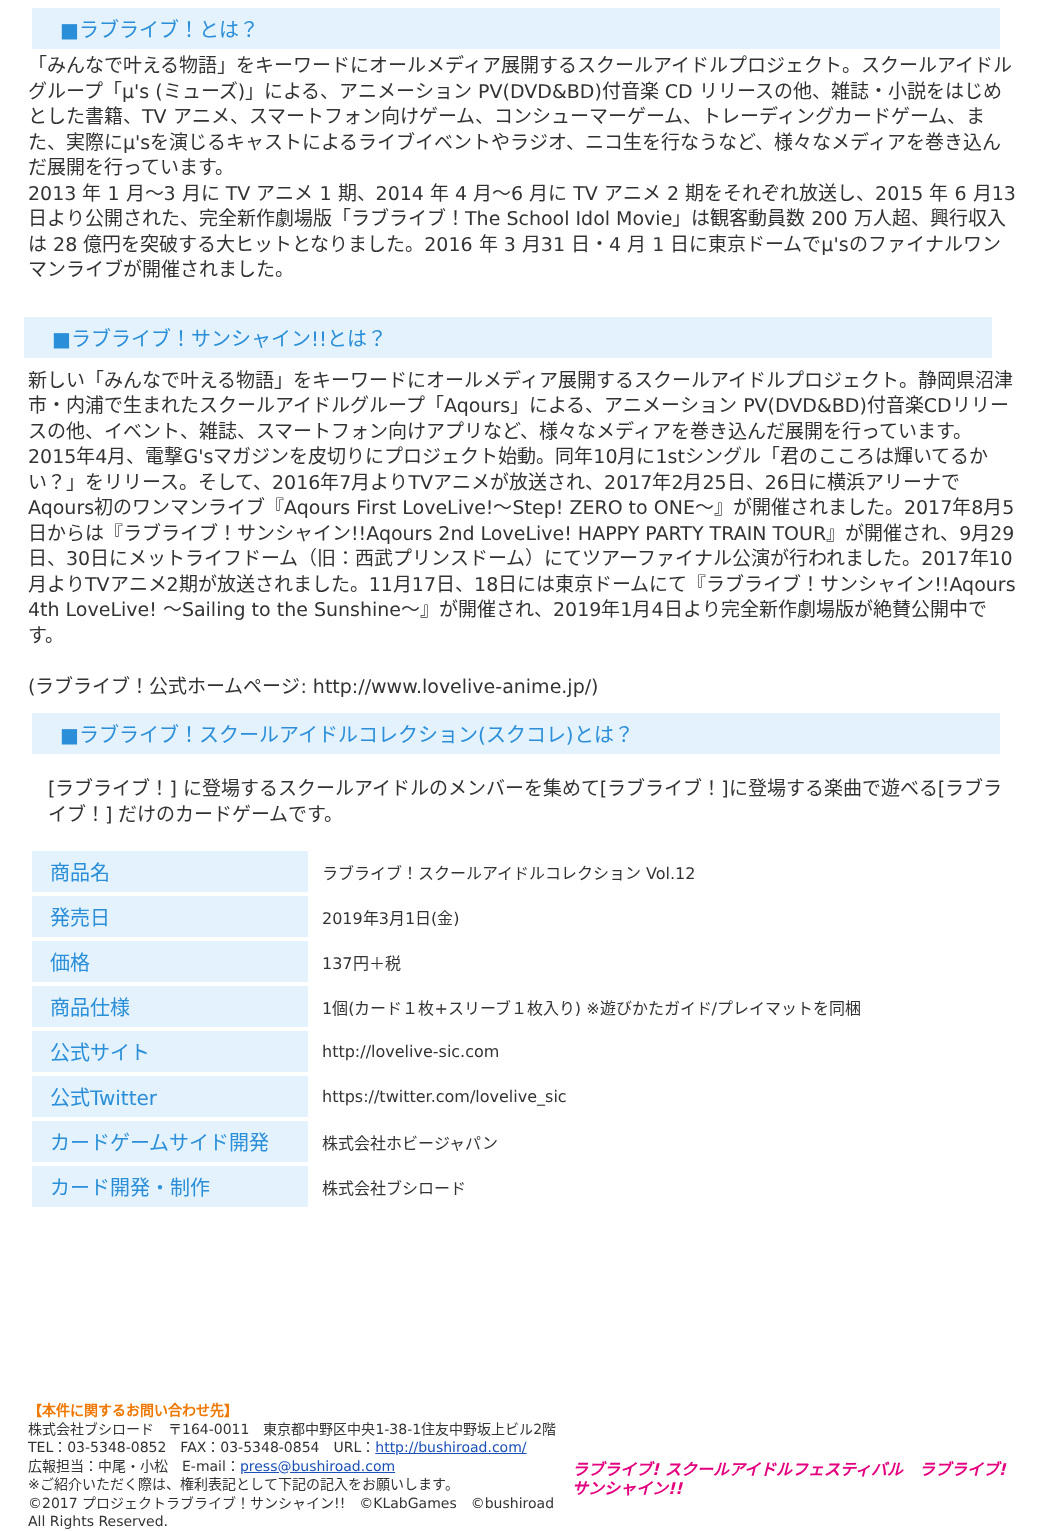■ラブライブ！とは？
「みんなで叶える物語」をキーワードにオールメディア展開するスクールアイドルプロジェクト。スクールアイドルグループ「μ's (ミューズ)」による、アニメーション PV(DVD&BD)付音楽 CD リリースの他、雑誌・小説をはじめとした書籍、TV アニメ、スマートフォン向けゲーム、コンシューマーゲーム、トレーディングカードゲーム、また、実際にμ'sを演じるキャストによるライブイベントやラジオ、ニコ生を行なうなど、様々なメディアを巻き込んだ展開を行っています。
2013 年 1 月～3 月に TV アニメ 1 期、2014 年 4 月～6 月に TV アニメ 2 期をそれぞれ放送し、2015 年 6 月13 日より公開された、完全新作劇場版「ラブライブ！The School Idol Movie」は観客動員数 200 万人超、興行収入は 28 億円を突破する大ヒットとなりました。2016 年 3 月31 日・4 月 1 日に東京ドームでμ'sのファイナルワンマンライブが開催されました。
■ラブライブ！サンシャイン!!とは？
新しい「みんなで叶える物語」をキーワードにオールメディア展開するスクールアイドルプロジェクト。静岡県沼津市・内浦で生まれたスクールアイドルグループ「Aqours」による、アニメーション PV(DVD&BD)付音楽CDリリースの他、イベント、雑誌、スマートフォン向けアプリなど、様々なメディアを巻き込んだ展開を行っています。
2015年4月、電撃G'sマガジンを皮切りにプロジェクト始動。同年10月に1stシングル「君のこころは輝いてるかい？」をリリース。そして、2016年7月よりTVアニメが放送され、2017年2月25日、26日に横浜アリーナでAqours初のワンマンライブ『Aqours First LoveLive!～Step! ZERO to ONE～』が開催されました。2017年8月5日からは『ラブライブ！サンシャイン!!Aqours 2nd LoveLive! HAPPY PARTY TRAIN TOUR』が開催され、9月29日、30日にメットライフドーム（旧：西武プリンスドーム）にてツアーファイナル公演が行われました。2017年10月よりTVアニメ2期が放送されました。11月17日、18日には東京ドームにて『ラブライブ！サンシャイン!!Aqours 4th LoveLive! ～Sailing to the Sunshine～』が開催され、2019年1月4日より完全新作劇場版が絶賛公開中です。
(ラブライブ！公式ホームページ: http://www.lovelive-anime.jp/)
■ラブライブ！スクールアイドルコレクション(スクコレ)とは？
[ラブライブ！] に登場するスクールアイドルのメンバーを集めて[ラブライブ！]に登場する楽曲で遊べる[ラブライブ！] だけのカードゲームです。
| 商品名 | ラブライブ！スクールアイドルコレクション Vol.12 |
| 発売日 | 2019年3月1日(金) |
| 価格 | 137円＋税 |
| 商品仕様 | 1個(カード１枚+スリーブ１枚入り) ※遊びかたガイド/プレイマットを同梱 |
| 公式サイト | http://lovelive-sic.com |
| 公式Twitter | https://twitter.com/lovelive_sic |
| カードゲームサイド開発 | 株式会社ホビージャパン |
| カード開発・制作 | 株式会社ブシロード |
【本件に関するお問い合わせ先】
株式会社ブシロード　〒164-0011　東京都中野区中央1-38-1住友中野坂上ビル2階
TEL：03-5348-0852　FAX：03-5348-0854　URL：http://bushiroad.com/
広報担当：中尾・小松　E-mail：press@bushiroad.com
※ご紹介いただく際は、権利表記として下記の記入をお願いします。
©2017 プロジェクトラブライブ！サンシャイン!!　©KLabGames　©bushiroad All Rights Reserved.
ラブライブ! スクールアイドルフェスティバル　ラブライブ! サンシャイン!!